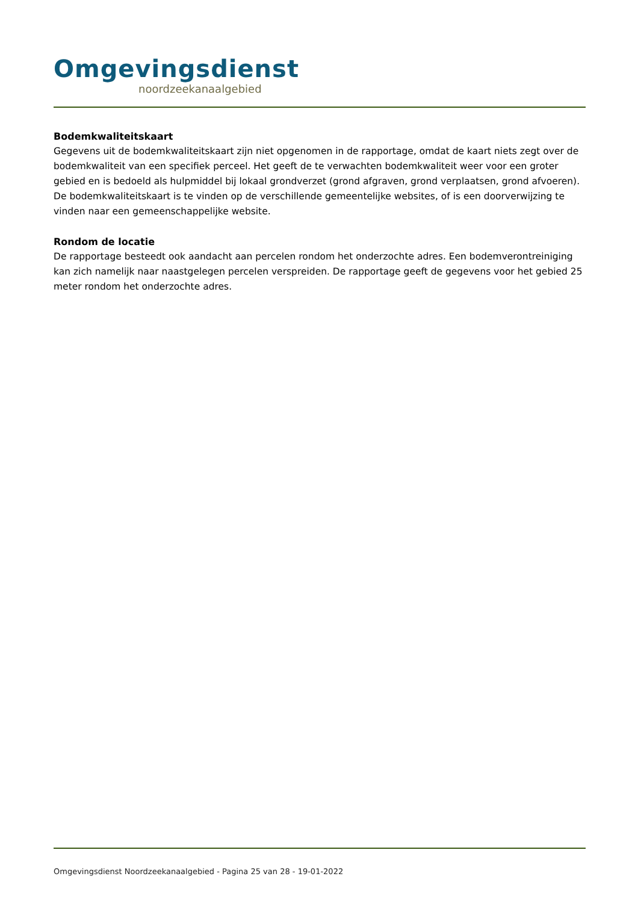Omgevingsdienst
noordzeekanaalgebied
Bodemkwaliteitskaart
Gegevens uit de bodemkwaliteitskaart zijn niet opgenomen in de rapportage, omdat de kaart niets zegt over de bodemkwaliteit van een specifiek perceel. Het geeft de te verwachten bodemkwaliteit weer voor een groter gebied en is bedoeld als hulpmiddel bij lokaal grondverzet (grond afgraven, grond verplaatsen, grond afvoeren). De bodemkwaliteitskaart is te vinden op de verschillende gemeentelijke websites, of is een doorverwijzing te vinden naar een gemeenschappelijke website.
Rondom de locatie
De rapportage besteedt ook aandacht aan percelen rondom het onderzochte adres. Een bodemverontreiniging kan zich namelijk naar naastgelegen percelen verspreiden. De rapportage geeft de gegevens voor het gebied 25 meter rondom het onderzochte adres.
Omgevingsdienst Noordzeekanaalgebied - Pagina 25 van 28 - 19-01-2022